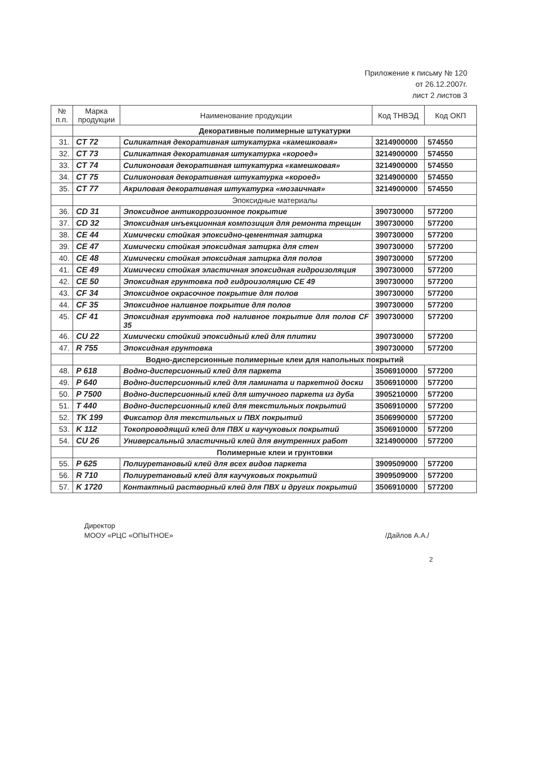Приложение к письму № 120
от 26.12.2007г.
лист 2 листов 3
| № п.п. | Марка продукции | Наименование продукции | Код ТНВЭД | Код ОКП |
| --- | --- | --- | --- | --- |
| | Декоративные полимерные штукатурки | | | |
| 31. | CT 72 | Силикатная декоративная штукатурка «камешковая» | 3214900000 | 574550 |
| 32. | CT 73 | Силикатная декоративная штукатурка «короед» | 3214900000 | 574550 |
| 33. | CT 74 | Силиконовая декоративная штукатурка «камешковая» | 3214900000 | 574550 |
| 34. | CT 75 | Силиконовая декоративная штукатурка «короед» | 3214900000 | 574550 |
| 35. | CT 77 | Акриловая декоративная штукатурка «мозаичная» | 3214900000 | 574550 |
| | Эпоксидные материалы | | | |
| 36. | CD 31 | Эпоксидное антикоррозионное покрытие | 390730000 | 577200 |
| 37. | CD 32 | Эпоксидная инъекционная композиция для ремонта трещин | 390730000 | 577200 |
| 38. | CE 44 | Химически стойкая эпоксидно-цементная затирка | 390730000 | 577200 |
| 39. | CE 47 | Химически стойкая эпоксидная затирка для стен | 390730000 | 577200 |
| 40. | CE 48 | Химически стойкая эпоксидная затирка для полов | 390730000 | 577200 |
| 41. | CE 49 | Химически стойкая эластичная эпоксидная гидроизоляция | 390730000 | 577200 |
| 42. | CE 50 | Эпоксидная грунтовка под гидроизоляцию CE 49 | 390730000 | 577200 |
| 43. | CF 34 | Эпоксидное окрасочное покрытие для полов | 390730000 | 577200 |
| 44. | CF 35 | Эпоксидное наливное покрытие для полов | 390730000 | 577200 |
| 45. | CF 41 | Эпоксидная грунтовка под наливное покрытие для полов CF 35 | 390730000 | 577200 |
| 46. | CU 22 | Химически стойкий эпоксидный клей для плитки | 390730000 | 577200 |
| 47. | R 755 | Эпоксидная грунтовка | 390730000 | 577200 |
| | Водно-дисперсионные полимерные клеи для напольных покрытий | | | |
| 48. | P 618 | Водно-дисперсионный клей для паркета | 3506910000 | 577200 |
| 49. | P 640 | Водно-дисперсионный клей для ламината и паркетной доски | 3506910000 | 577200 |
| 50. | P 7500 | Водно-дисперсионный клей для штучного паркета из дуба | 3905210000 | 577200 |
| 51. | T 440 | Водно-дисперсионный клей для текстильных покрытий | 3506910000 | 577200 |
| 52. | TK 199 | Фиксатор для текстильных и ПВХ покрытий | 3506990000 | 577200 |
| 53. | K 112 | Токопроводящий клей для ПВХ и каучуковых покрытий | 3506910000 | 577200 |
| 54. | CU 26 | Универсальный эластичный клей для внутренних работ | 3214900000 | 577200 |
| | Полимерные клеи и грунтовки | | | |
| 55. | P 625 | Полиуретановый клей для всех видов паркета | 3909509000 | 577200 |
| 56. | R 710 | Полиуретановый клей для каучуковых покрытий | 3909509000 | 577200 |
| 57. | K 1720 | Контактный растворный клей для ПВХ и других покрытий | 3506910000 | 577200 |
Директор
МООУ «РЦС «ОПЫТНОЕ»
/Дайлов А.А./
2